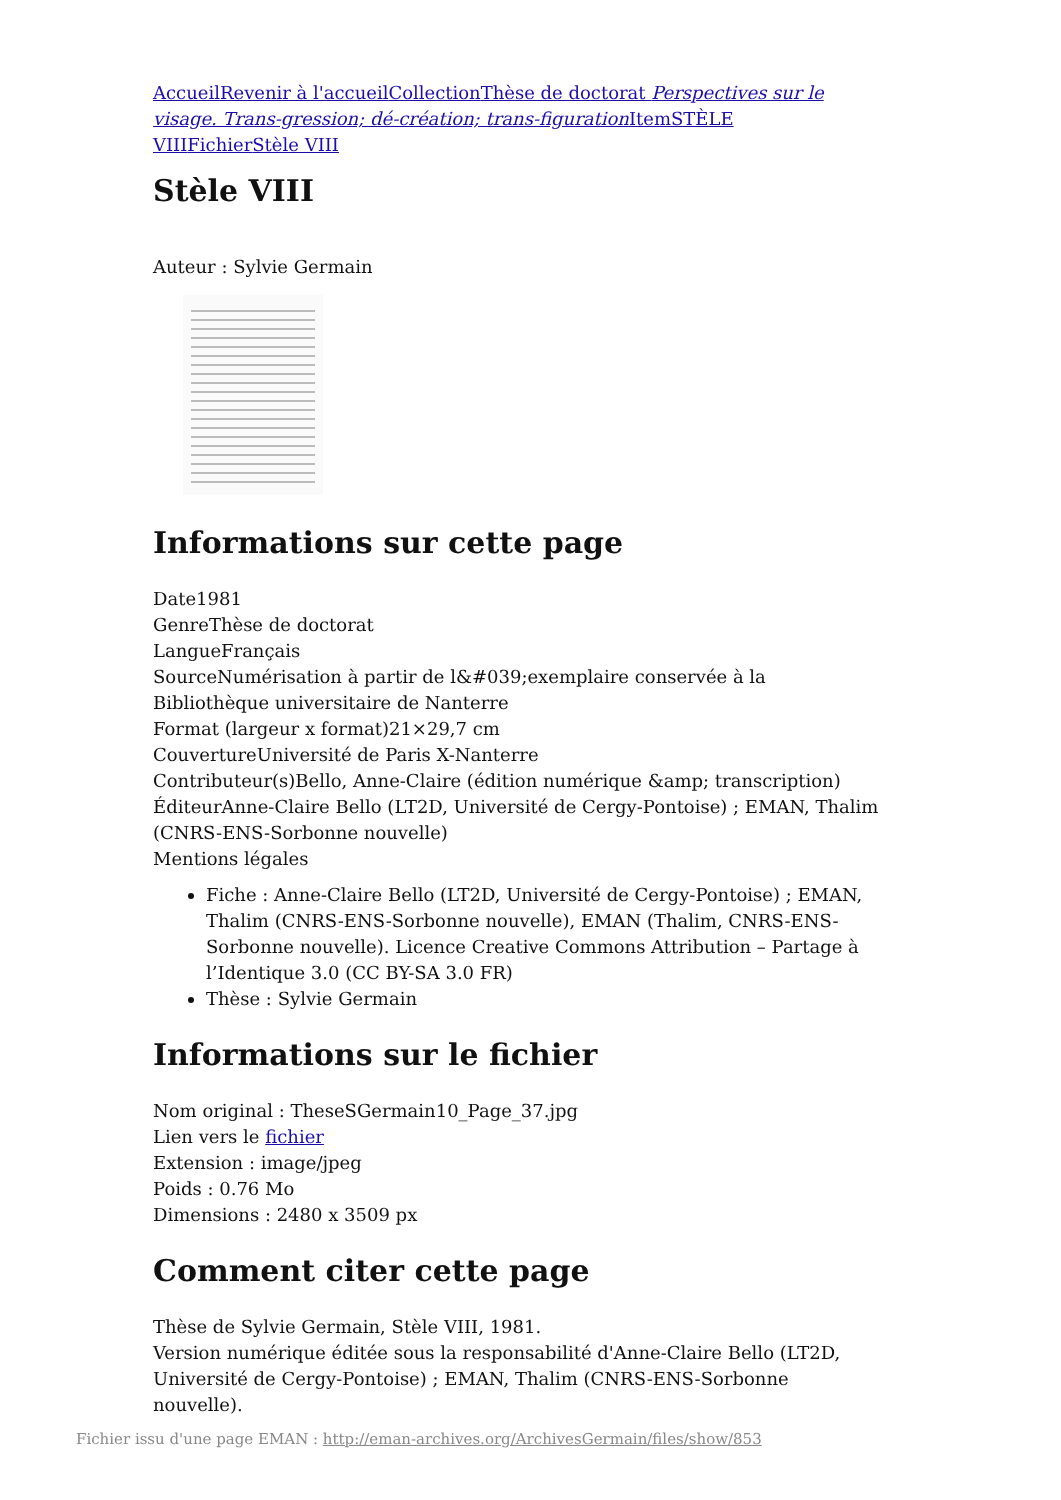Accueil Revenir à l'accueil Collection Thèse de doctorat Perspectives sur le visage. Trans-gression; dé-création; trans-figuration Item STÈLE VIII Fichier Stèle VIII
Stèle VIII
Auteur : Sylvie Germain
Informations sur cette page
Date1981
GenreThèse de doctorat
LangueFrançais
SourceNumérisation à partir de l&#039;exemplaire conservée à la Bibliothèque universitaire de Nanterre
Format (largeur x format)21×29,7 cm
CouvertureUniversité de Paris X-Nanterre
Contributeur(s)Bello, Anne-Claire (édition numérique &amp; transcription)
ÉditeurAnne-Claire Bello (LT2D, Université de Cergy-Pontoise) ; EMAN, Thalim (CNRS-ENS-Sorbonne nouvelle)
Mentions légales
Fiche : Anne-Claire Bello (LT2D, Université de Cergy-Pontoise) ; EMAN, Thalim (CNRS-ENS-Sorbonne nouvelle), EMAN (Thalim, CNRS-ENS-Sorbonne nouvelle). Licence Creative Commons Attribution – Partage à l’Identique 3.0 (CC BY-SA 3.0 FR)
Thèse : Sylvie Germain
Informations sur le fichier
Nom original : TheseSGermain10_Page_37.jpg
Lien vers le fichier
Extension : image/jpeg
Poids : 0.76 Mo
Dimensions : 2480 x 3509 px
Comment citer cette page
Thèse de Sylvie Germain, Stèle VIII, 1981.
Version numérique éditée sous la responsabilité d'Anne-Claire Bello (LT2D, Université de Cergy-Pontoise) ; EMAN, Thalim (CNRS-ENS-Sorbonne nouvelle).
Fichier issu d'une page EMAN : http://eman-archives.org/ArchivesGermain/files/show/853